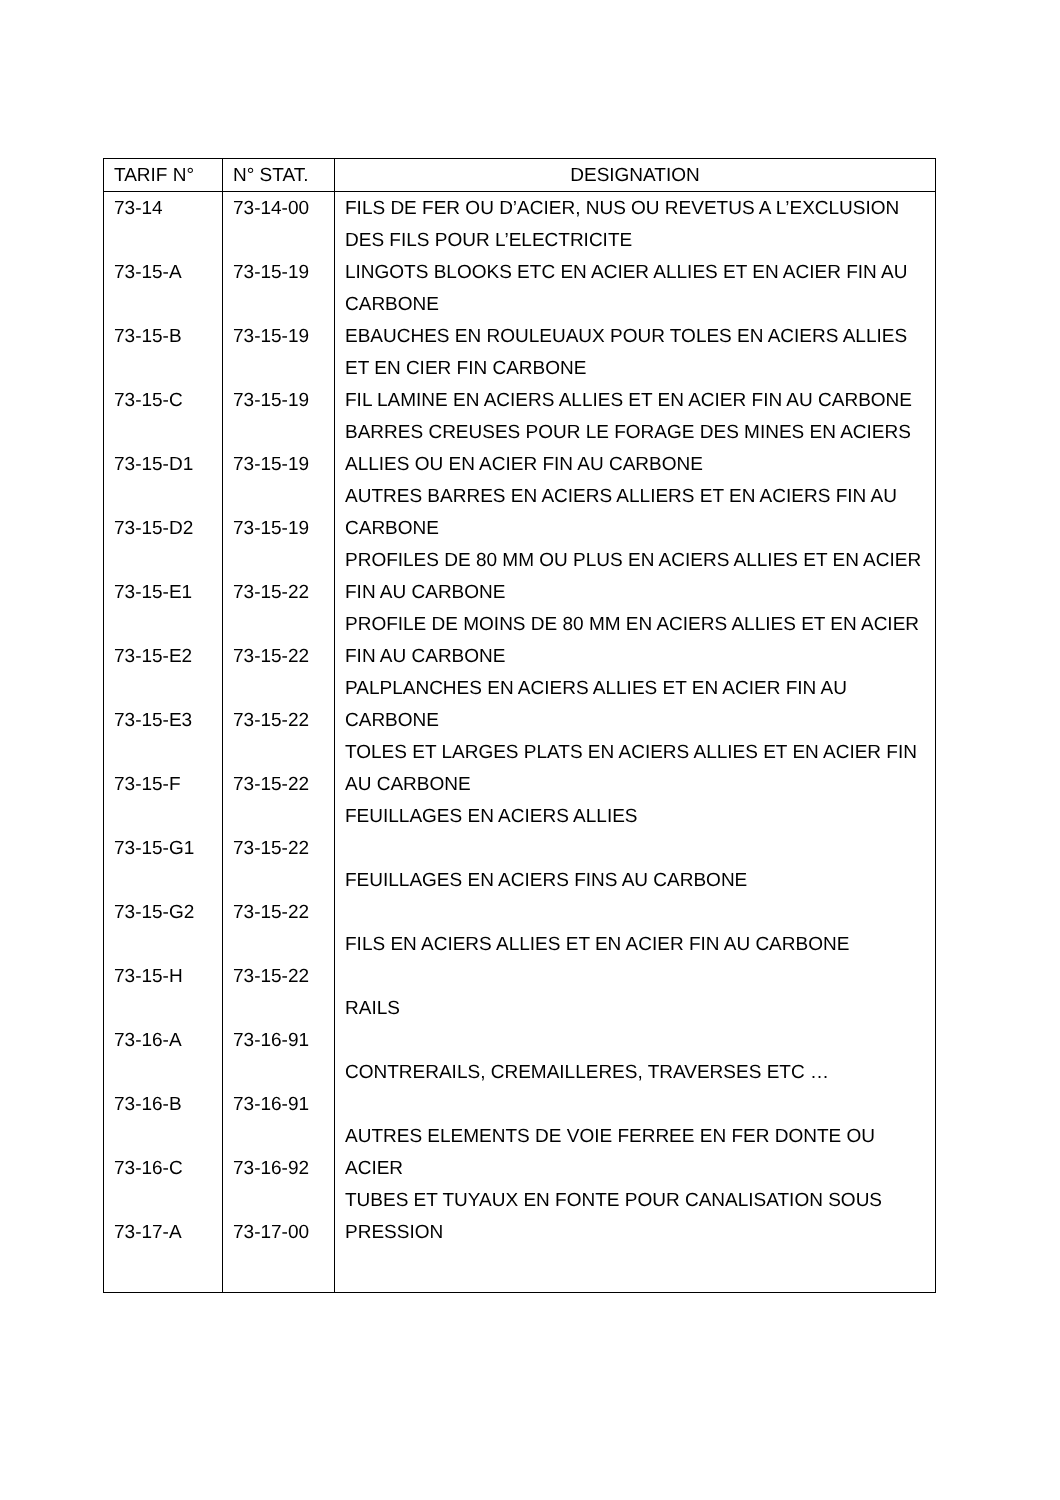| TARIF N° | N° STAT. | DESIGNATION |
| --- | --- | --- |
| 73-14 | 73-14-00 | FILS DE FER OU D’ACIER, NUS OU REVETUS A L’EXCLUSION DES FILS POUR L’ELECTRICITE |
| 73-15-A | 73-15-19 | LINGOTS BLOOKS ETC EN ACIER ALLIES ET EN ACIER FIN AU CARBONE |
| 73-15-B | 73-15-19 | EBAUCHES EN ROULEUAUX POUR TOLES EN ACIERS ALLIES ET EN CIER FIN CARBONE |
| 73-15-C | 73-15-19 | FIL LAMINE EN ACIERS ALLIES ET EN ACIER FIN AU CARBONE |
| 73-15-D1 | 73-15-19 | BARRES CREUSES POUR LE FORAGE DES MINES EN ACIERS ALLIES OU EN ACIER FIN AU CARBONE |
| 73-15-D2 | 73-15-19 | AUTRES BARRES EN ACIERS ALLIERS ET EN ACIERS FIN AU CARBONE |
| 73-15-E1 | 73-15-22 | PROFILES DE 80 MM OU PLUS EN ACIERS ALLIES ET EN ACIER FIN AU CARBONE |
| 73-15-E2 | 73-15-22 | PROFILE DE MOINS DE 80 MM EN ACIERS ALLIES ET EN ACIER FIN AU CARBONE |
| 73-15-E3 | 73-15-22 | PALPLANCHES EN ACIERS ALLIES ET EN ACIER FIN AU CARBONE |
| 73-15-F | 73-15-22 | TOLES ET LARGES PLATS EN ACIERS ALLIES ET EN ACIER FIN AU CARBONE |
| 73-15-G1 | 73-15-22 | FEUILLAGES EN ACIERS ALLIES |
| 73-15-G2 | 73-15-22 | FEUILLAGES EN ACIERS FINS AU CARBONE |
| 73-15-H | 73-15-22 | FILS EN ACIERS ALLIES ET EN ACIER FIN AU CARBONE |
| 73-16-A | 73-16-91 | RAILS |
| 73-16-B | 73-16-91 | CONTRERAILS, CREMAILLERES, TRAVERSES ETC … |
| 73-16-C | 73-16-92 | AUTRES ELEMENTS DE VOIE FERREE EN FER DONTE OU ACIER |
| 73-17-A | 73-17-00 | TUBES ET TUYAUX EN FONTE POUR CANALISATION SOUS PRESSION |